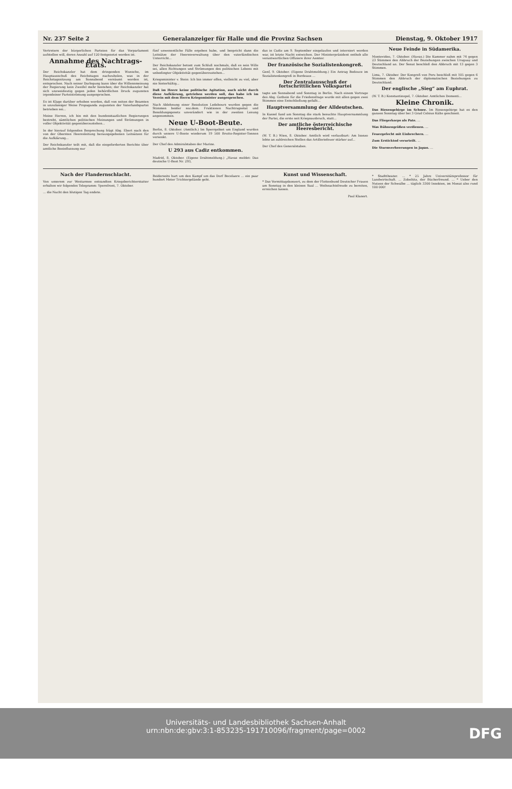Nr. 237 Seite 2 Generalanzeiger für Halle und die Provinz Sachsen Dienstag, 9. Oktober 1917
Vertretern der bürgerlichen Parteien für das Vorparlament aufstellen will, deren Anzahl auf 120 festgesetzt worden ist.
Annahme des Nachtrags-Etats.
Der Reichskanzler hat dem dringenden Wunsche, im Hauptausschuß des Reichstages nachzuholen, was in der Reichstagssitzung am Sonnabend versäumt worden ist, entsprochen. Nach seiner Darlegung kann über die Willensmeinung der Regierung kein Zweifel mehr bestehen; der Reichskanzler hat sich unzweideutig gegen jeden behördlichen Druck zugunsten irgendeiner Parteiströmung ausgesprochen.
Es ist Klage darüber erhoben worden, daß von seiten der Beamten in unzulässiger Weise Propaganda zugunsten der Vaterlandspartei betrieben sei...
Meine Herren, ich bin mit den bundesstaatlichen Regierungen bestrebt, sämtlichen politischen Meinungen und Strömungen in voller Objektivität gegenüberzustehen...
In der hierauf folgenden Besprechung frägt Abg. Ebert nach den von der Obersten Heeresleitung herausgegebenen Leitsätzen für die Aufklärung...
Der Reichskanzler teilt mit, daß die eingeforderten Berichte über amtliche Beeinflussung nur
fünf unwesentliche Fälle ergeben habe, und bespricht dann die Leitsätze der Heeresverwaltung über den vaterländischen Unterricht...
Der Reichskanzler betont zum Schluß nochmals, daß es sein Wille sei, allen Richtungen und Strömungen des politischen Lebens mit unbedingter Objektivität gegenüberzustehen...
Kriegsminister v. Stein: Ich bin immer offen, vielleicht zu viel, aber nie hinterhältig...
Daß im Heere keine politische Agitation, auch nicht durch diese Aufklärung, getrieben werden soll, das habe ich im Verein mit dem Herrn Kriegsminister ausgesprochen.
Nach Ablehnung einer Resolution Ledebours wurden gegen die Stimmen beider soz.dem. Fraktionen Nachtragsetat und Besoldungsgesetz unverändert wie in der zweiten Lesung angenommen.
Neue U-Boot-Beute.
Berlin, 8. Oktober. (Amtlich.) Im Sperrgebiet um England wurden durch unsere U-Boote wiederum 19 500 Brutto-Register-Tonnen versenkt.
Der Chef des Admiralstabes der Marine.
U 293 aus Cadiz entkommen.
Madrid, 8. Oktober. (Eigene Drahtmeldung.) „Havas meldet: Das deutsche U-Boot Nr. 293,
das in Cadiz am 9. September eingelaufen und interniert worden war, ist letzte Nacht entwichen. Der Ministerpräsident enthob alle verantwortlichen Offiziere ihrer Aemter.
Der französische Sozialistenkongreß.
Genf, 9. Oktober. (Eigene Drahtmeldung.) Ein Antrag Bedouce im Sozialistenkongreß in Bordeaux ...
Der Zentralausschuß der fortschrittlichen Volkspartei
tagte am Sonnabend und Sonntag in Berlin. Nach einem Vortrage des Abg. Gothein für die Friedensfrage wurde mit allen gegen zwei Stimmen eine Entschließung gefaßt...
Hauptversammlung der Alldeutschen.
In Kassel fand am Sonntag die stark besuchte Hauptversammlung der Partei, die erste seit Kriegsausbruch, statt...
Der amtliche österreichische Heeresbericht.
(W. T. B.) Wien, 8. Oktober. Amtlich wird verlautbart: Am Isonzo lebte an zahlreichen Stellen das Artilleriefeuer stärker auf...
Der Chef des Generalstabes.
Neue Feinde in Südamerika.
Montevideo, 7. Oktober. (Havas.) Die Kammer nahm mit 74 gegen 23 Stimmen den Abbruch der Beziehungen zwischen Uruguay und Deutschland an. Der Senat beschloß den Abbruch mit 13 gegen 3 Stimmen.
Lima, 7. Oktober. Der Kongreß von Peru beschloß mit 105 gegen 6 Stimmen den Abbruch der diplomatischen Beziehungen zu Deutschland.
Der englische „Sieg“ am Euphrat.
(W. T. B.) Konstantinopel, 7. Oktober. Amtliches Dementi...
Kleine Chronik.
Das Riesengebirge im Schnee. Im Riesengebirge hat es den ganzen Sonntag über bei 3 Grad Celsius Kälte geschneit.
Das Fliegerkorps als Pate. ...
Was Bühnengrößen verdienen. ...
Feuergefecht mit Einbrechern. ...
Zum Ersticktod verurteilt. ...
Die Sturmverheerungen in Japan. ...
Nach der Flandernschlacht.
Von unserem zur Westarmee entsandten Kriegsberichterstatter erhalten wir folgendes Telegramm: Ypernfront, 7. Oktober.
... die Nacht den blutigen Tag endete.
Beiderseits hart um den Kampf um das Dorf Becelaere ... ein paar hundert Meter Trichtergelände geht.
Kunst und Wissenschaft.
* Das Vormittagskonzert, zu dem der Flottenbund Deutscher Frauen am Sonntag in den kleinen Saal ... Weihnachtsfreude zu bereiten, erreichen lassen.
Paul Klanert.
* Stadttheater. ... * 25 Jahre Universitätsprofessor für Landwirtschaft. ... Zobeltitz, der Bücherfreund. ... * Ueber den Nutzen der Schwalbe ... täglich 3300 Insekten, im Monat also rund 100 000!
Universitäts- und Landesbibliothek Sachsen-Anhalt
urn:nbn:de:gbv:3:1-853235-191710096/fragment/page=0002
DFG